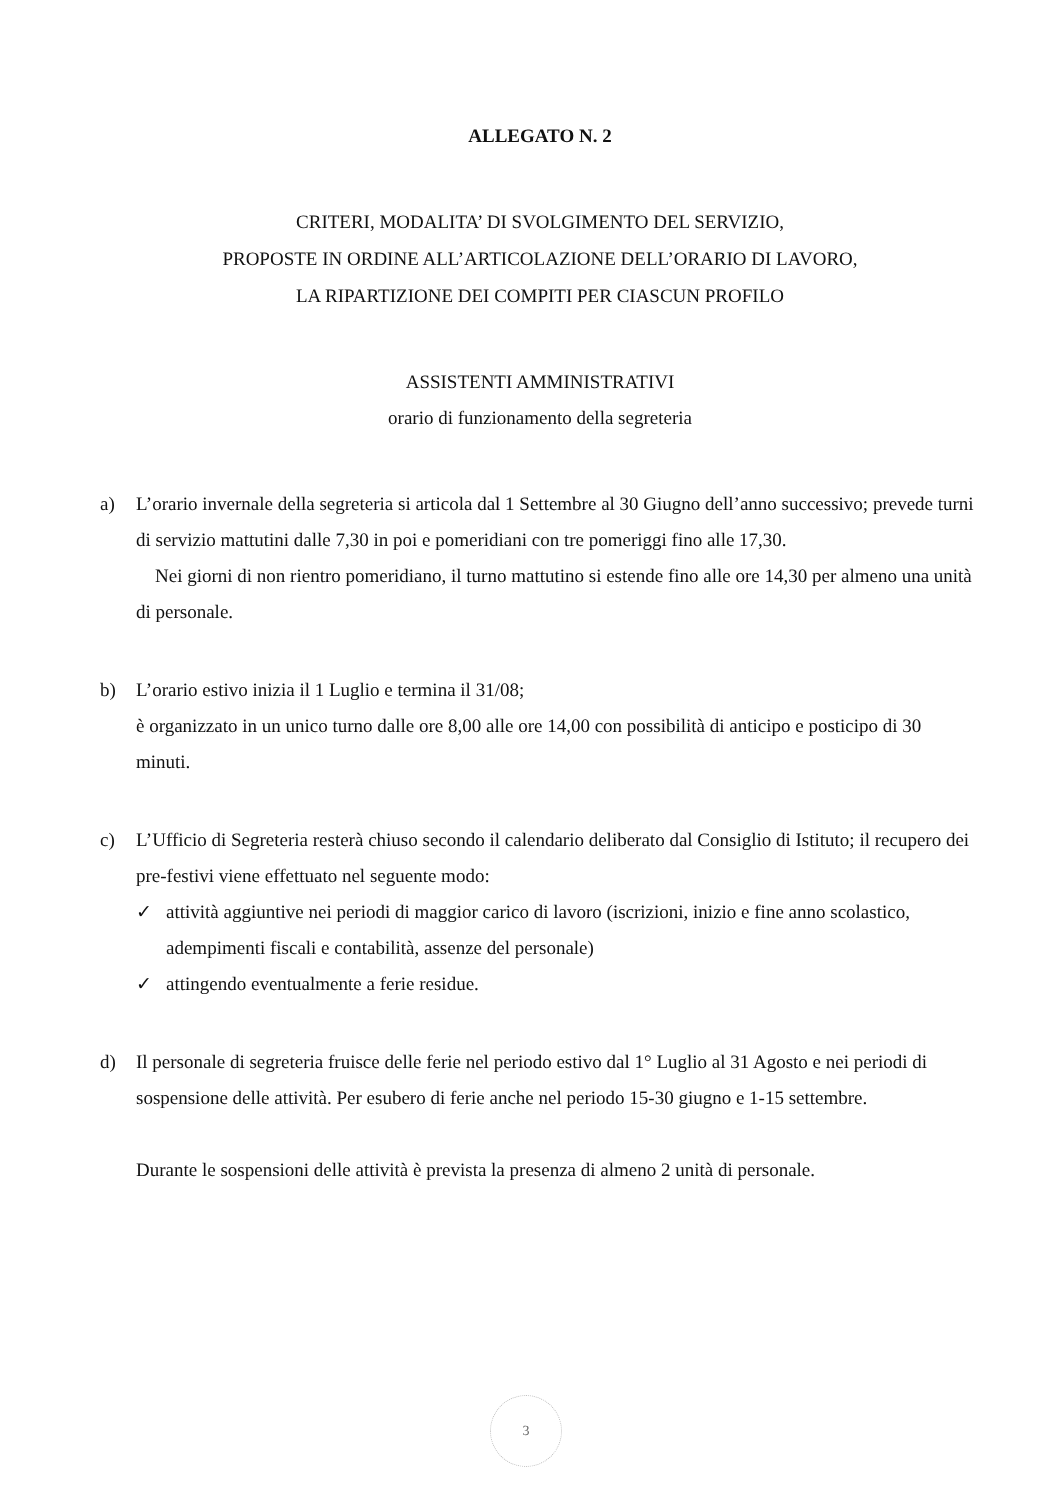ALLEGATO N. 2
CRITERI, MODALITA’ DI SVOLGIMENTO DEL SERVIZIO,
PROPOSTE IN ORDINE ALL’ARTICOLAZIONE DELL’ORARIO DI LAVORO,
LA RIPARTIZIONE DEI COMPITI PER CIASCUN PROFILO
ASSISTENTI AMMINISTRATIVI
orario di funzionamento della segreteria
a) L’orario invernale della segreteria si articola dal 1 Settembre al 30 Giugno dell’anno successivo; prevede turni di servizio mattutini dalle 7,30 in poi e pomeridiani con tre pomeriggi fino alle 17,30.
Nei giorni di non rientro pomeridiano, il turno mattutino si estende fino alle ore 14,30 per almeno una unità di personale.
b) L’orario estivo inizia il 1 Luglio e termina il 31/08;
è organizzato in un unico turno dalle ore 8,00 alle ore 14,00 con possibilità di anticipo e posticipo di 30 minuti.
c) L’Ufficio di Segreteria resterà chiuso secondo il calendario deliberato dal Consiglio di Istituto; il recupero dei pre-festivi viene effettuato nel seguente modo:
✓ attività aggiuntive nei periodi di maggior carico di lavoro (iscrizioni, inizio e fine anno scolastico, adempimenti fiscali e contabilità, assenze del personale)
✓ attingendo eventualmente a ferie residue.
d) Il personale di segreteria fruisce delle ferie nel periodo estivo dal 1° Luglio al 31 Agosto e nei periodi di sospensione delle attività. Per esubero di ferie anche nel periodo 15-30 giugno e 1-15 settembre.
Durante le sospensioni delle attività è prevista la presenza di almeno 2 unità di personale.
3